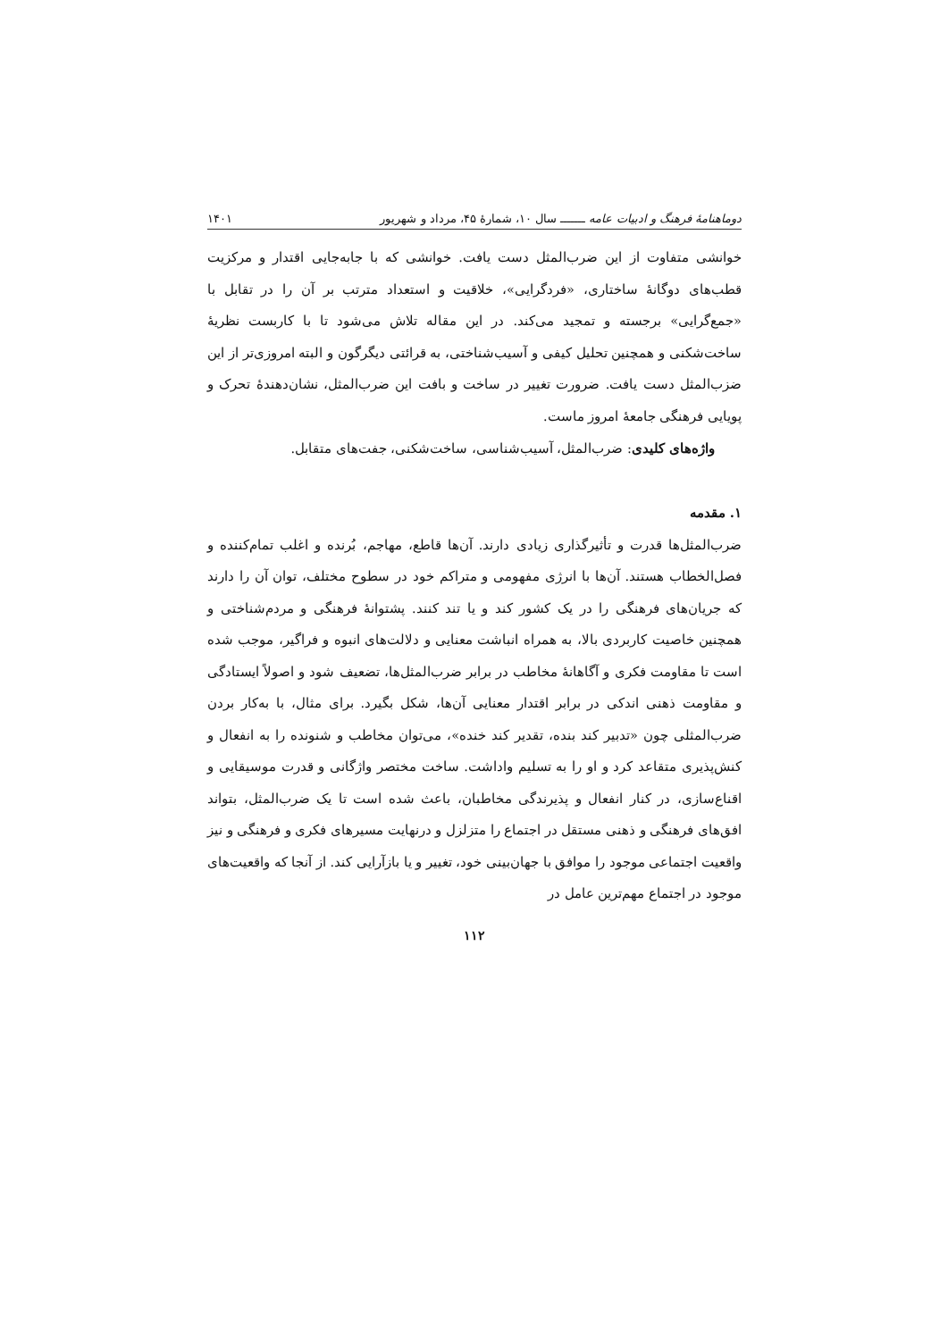دوماهنامهٔ فرهنگ و ادبیات عامه ـــــــ سال ۱۰، شمارهٔ ۴۵، مرداد و شهریور ۱۴۰۱
خوانشی متفاوت از این ضرب‌المثل دست یافت. خوانشی که با جابه‌جایی اقتدار و مرکزیت قطب‌های دوگانهٔ ساختاری، «فردگرایی»، خلاقیت و استعداد مترتب بر آن را در تقابل با «جمع‌گرایی» برجسته و تمجید می‌کند. در این مقاله تلاش می‌شود تا با کاربست نظریهٔ ساخت‌شکنی و همچنین تحلیل کیفی و آسیب‌شناختی، به قرائتی دیگرگون و البته امروزی‌تر از این ضزب‌المثل دست یافت. ضرورت تغییر در ساخت و بافت این ضرب‌المثل، نشان‌دهندهٔ تحرک و پویایی فرهنگی جامعهٔ امروز ماست.
واژه‌های کلیدی: ضرب‌المثل، آسیب‌شناسی، ساخت‌شکنی، جفت‌های متقابل.
۱. مقدمه
ضرب‌المثل‌ها قدرت و تأثیرگذاری زیادی دارند. آن‌ها قاطع، مهاجم، بُرنده و اغلب تمام‌کننده و فصل‌الخطاب هستند. آن‌ها با انرژی مفهومی و متراکم خود در سطوح مختلف، توان آن را دارند که جریان‌های فرهنگی را در یک کشور کند و یا تند کنند. پشتوانهٔ فرهنگی و مردم‌شناختی و همچنین خاصیت کاربردی بالا، به همراه انباشت معنایی و دلالت‌های انبوه و فراگیر، موجب شده است تا مقاومت فکری و آگاهانهٔ مخاطب در برابر ضرب‌المثل‌ها، تضعیف شود و اصولاً ایستادگی و مقاومت ذهنی اندکی در برابر اقتدار معنایی آن‌ها، شکل بگیرد. برای مثال، با به‌کار بردن ضرب‌المثلی چون «تدبیر کند بنده، تقدیر کند خنده»، می‌توان مخاطب و شنونده را به انفعال و کنش‌پذیری متقاعد کرد و او را به تسلیم واداشت. ساخت مختصر واژگانی و قدرت موسیقایی و اقناع‌سازی، در کنار انفعال و پذیرندگی مخاطبان، باعث شده است تا یک ضرب‌المثل، بتواند افق‌های فرهنگی و ذهنی مستقل در اجتماع را متزلزل و درنهایت مسیرهای فکری و فرهنگی و نیز واقعیت اجتماعی موجود را موافق با جهان‌بینی خود، تغییر و یا بازآرایی کند. از آنجا که واقعیت‌های موجود در اجتماع مهم‌ترین عامل در
۱۱۲